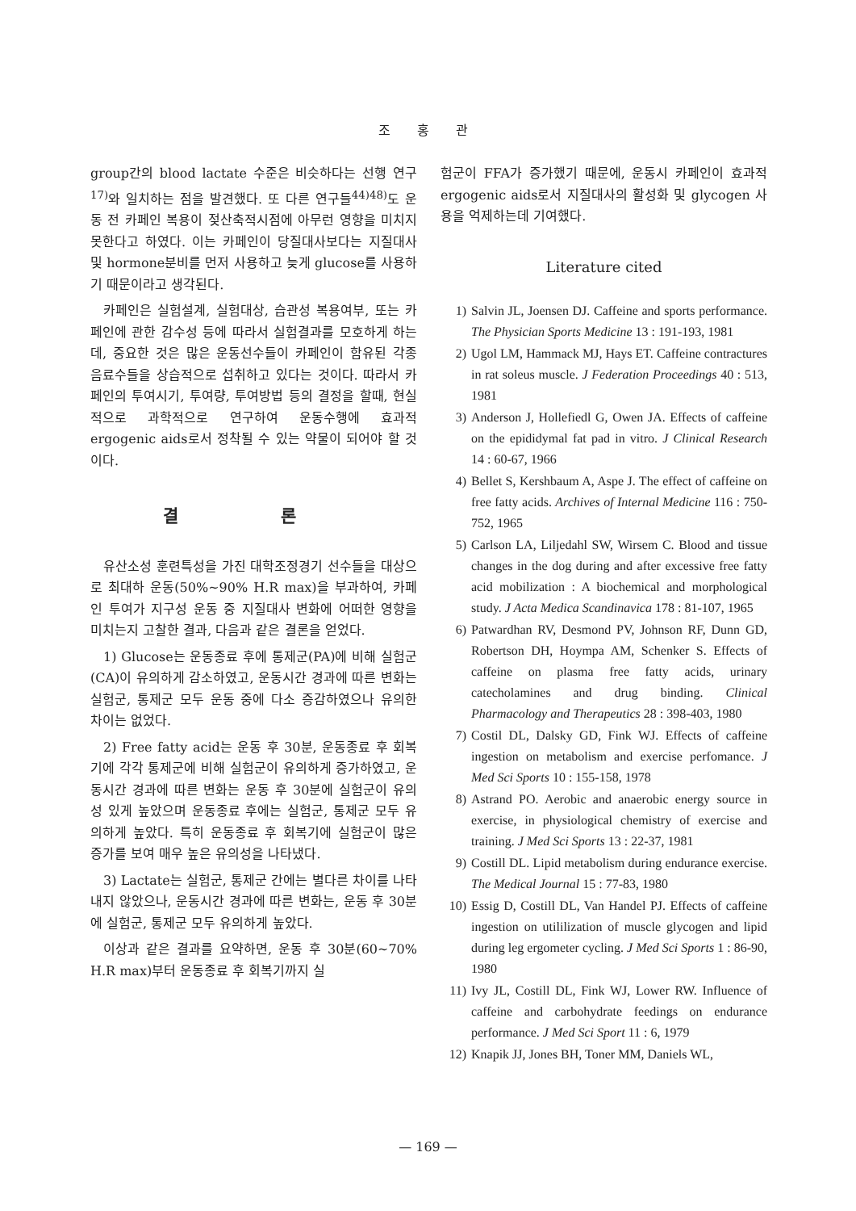조 홍 관
group간의 blood lactate 수준은 비슷하다는 선행 연구<sup>17)</sup>와 일치하는 점을 발견했다. 또 다른 연구들<sup>44)48)</sup>도 운동 전 카페인 복용이 젖산축적시점에 아무런 영향을 미치지 못한다고 하였다. 이는 카페인이 당질대사보다는 지질대사 및 hormone분비를 먼저 사용하고 늦게 glucose를 사용하기 때문이라고 생각된다.
카페인은 실험설계, 실험대상, 습관성 복용여부, 또는 카페인에 관한 감수성 등에 따라서 실험결과를 모호하게 하는데, 중요한 것은 많은 운동선수들이 카페인이 함유된 각종 음료수들을 상습적으로 섭취하고 있다는 것이다. 따라서 카페인의 투여시기, 투여량, 투여방법 등의 결정을 할때, 현실적으로 과학적으로 연구하여 운동수행에 효과적 ergogenic aids로서 정착될 수 있는 약물이 되어야 할 것이다.
결 론
유산소성 훈련특성을 가진 대학조정경기 선수들을 대상으로 최대하 운동(50%~90% H.R max)을 부과하여, 카페인 투여가 지구성 운동 중 지질대사 변화에 어떠한 영향을 미치는지 고찰한 결과, 다음과 같은 결론을 얻었다.
1) Glucose는 운동종료 후에 통제군(PA)에 비해 실험군(CA)이 유의하게 감소하였고, 운동시간 경과에 따른 변화는 실험군, 통제군 모두 운동 중에 다소 증감하였으나 유의한 차이는 없었다.
2) Free fatty acid는 운동 후 30분, 운동종료 후 회복기에 각각 통제군에 비해 실험군이 유의하게 증가하였고, 운동시간 경과에 따른 변화는 운동 후 30분에 실험군이 유의성 있게 높았으며 운동종료 후에는 실험군, 통제군 모두 유의하게 높았다. 특히 운동종료 후 회복기에 실험군이 많은 증가를 보여 매우 높은 유의성을 나타냈다.
3) Lactate는 실험군, 통제군 간에는 별다른 차이를 나타내지 않았으나, 운동시간 경과에 따른 변화는, 운동 후 30분에 실험군, 통제군 모두 유의하게 높았다.
이상과 같은 결과를 요약하면, 운동 후 30분(60~70% H.R max)부터 운동종료 후 회복기까지 실
험군이 FFA가 증가했기 때문에, 운동시 카페인이 효과적 ergogenic aids로서 지질대사의 활성화 및 glycogen 사용을 억제하는데 기여했다.
Literature cited
1) Salvin JL, Joensen DJ. Caffeine and sports performance. The Physician Sports Medicine 13 : 191-193, 1981
2) Ugol LM, Hammack MJ, Hays ET. Caffeine contractures in rat soleus muscle. J Federation Proceedings 40 : 513, 1981
3) Anderson J, Hollefiedl G, Owen JA. Effects of caffeine on the epididymal fat pad in vitro. J Clinical Research 14 : 60-67, 1966
4) Bellet S, Kershbaum A, Aspe J. The effect of caffeine on free fatty acids. Archives of Internal Medicine 116 : 750-752, 1965
5) Carlson LA, Liljedahl SW, Wirsem C. Blood and tissue changes in the dog during and after excessive free fatty acid mobilization : A biochemical and morphological study. J Acta Medica Scandinavica 178 : 81-107, 1965
6) Patwardhan RV, Desmond PV, Johnson RF, Dunn GD, Robertson DH, Hoympa AM, Schenker S. Effects of caffeine on plasma free fatty acids, urinary catecholamines and drug binding. Clinical Pharmacology and Therapeutics 28 : 398-403, 1980
7) Costil DL, Dalsky GD, Fink WJ. Effects of caffeine ingestion on metabolism and exercise perfomance. J Med Sci Sports 10 : 155-158, 1978
8) Astrand PO. Aerobic and anaerobic energy source in exercise, in physiological chemistry of exercise and training. J Med Sci Sports 13 : 22-37, 1981
9) Costill DL. Lipid metabolism during endurance exercise. The Medical Journal 15 : 77-83, 1980
10) Essig D, Costill DL, Van Handel PJ. Effects of caffeine ingestion on utililization of muscle glycogen and lipid during leg ergometer cycling. J Med Sci Sports 1 : 86-90, 1980
11) Ivy JL, Costill DL, Fink WJ, Lower RW. Influence of caffeine and carbohydrate feedings on endurance performance. J Med Sci Sport 11 : 6, 1979
12) Knapik JJ, Jones BH, Toner MM, Daniels WL,
— 169 —